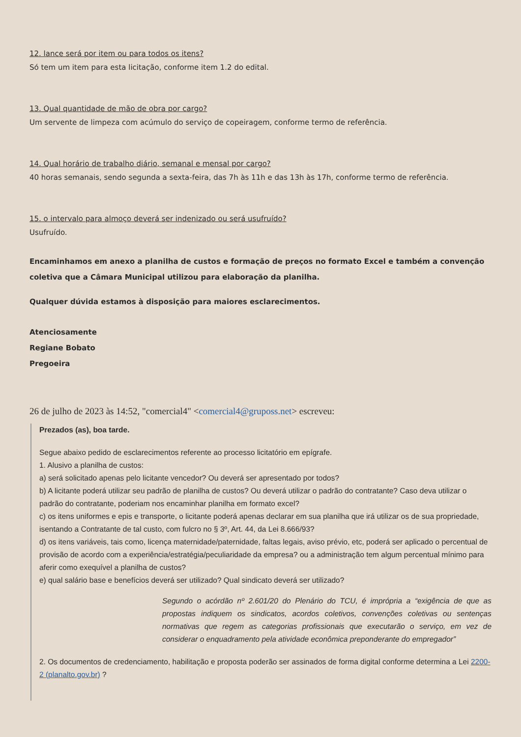12. lance será por item ou para todos os itens?
Só tem um item para esta licitação, conforme item 1.2 do edital.
13. Qual quantidade de mão de obra por cargo?
Um servente de limpeza com acúmulo do serviço de copeiragem, conforme termo de referência.
14. Qual horário de trabalho diário, semanal e mensal por cargo?
40 horas semanais, sendo segunda a sexta-feira, das 7h às 11h e das 13h às 17h, conforme termo de referência.
15. o intervalo para almoço deverá ser indenizado ou será usufruído?
Usufruído.
Encaminhamos em anexo a planilha de custos e formação de preços no formato Excel e também a convenção coletiva que a Câmara Municipal utilizou para elaboração da planilha.
Qualquer dúvida estamos à disposição para maiores esclarecimentos.
Atenciosamente
Regiane Bobato
Pregoeira
26 de julho de 2023 às 14:52, "comercial4" <comercial4@gruposs.net> escreveu:
Prezados (as), boa tarde.
Segue abaixo pedido de esclarecimentos referente ao processo licitatório em epígrafe.
1. Alusivo a planilha de custos:
a) será solicitado apenas pelo licitante vencedor? Ou deverá ser apresentado por todos?
b) A licitante poderá utilizar seu padrão de planilha de custos? Ou deverá utilizar o padrão do contratante? Caso deva utilizar o padrão do contratante, poderiam nos encaminhar planilha em formato excel?
c) os itens uniformes e epis e transporte, o licitante poderá apenas declarar em sua planilha que irá utilizar os de sua propriedade, isentando a Contratante de tal custo, com fulcro no § 3º, Art. 44, da Lei 8.666/93?
d) os itens variáveis, tais como, licença maternidade/paternidade, faltas legais, aviso prévio, etc, poderá ser aplicado o percentual de provisão de acordo com a experiência/estratégia/peculiaridade da empresa? ou a administração tem algum percentual mínimo para aferir como exequível a planilha de custos?
e) qual salário base e benefícios deverá ser utilizado? Qual sindicato deverá ser utilizado?
Segundo o acórdão nº 2.601/20 do Plenário do TCU, é imprópria a “exigência de que as propostas indiquem os sindicatos, acordos coletivos, convenções coletivas ou sentenças normativas que regem as categorias profissionais que executarão o serviço, em vez de considerar o enquadramento pela atividade econômica preponderante do empregador”
2. Os documentos de credenciamento, habilitação e proposta poderão ser assinados de forma digital conforme determina a Lei 2200-2 (planalto.gov.br) ?